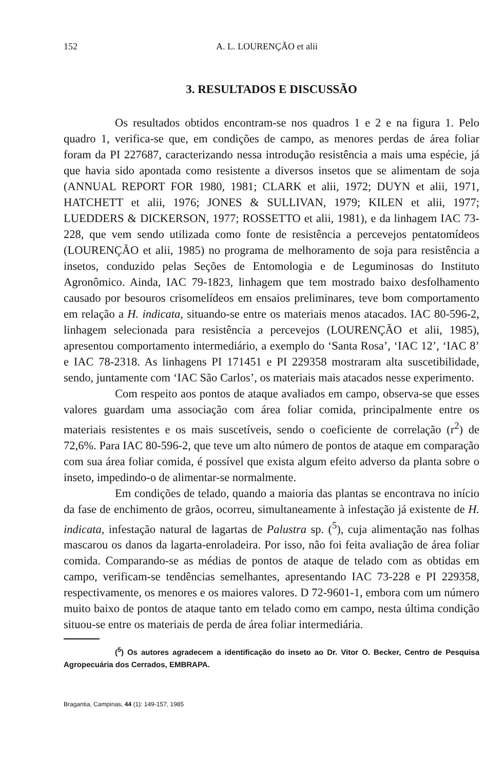152 A. L. LOURENÇÃO et alii
3. RESULTADOS E DISCUSSÃO
Os resultados obtidos encontram-se nos quadros 1 e 2 e na figura 1. Pelo quadro 1, verifica-se que, em condições de campo, as menores perdas de área foliar foram da PI 227687, caracterizando nessa introdução resistência a mais uma espécie, já que havia sido apontada como resistente a diversos insetos que se alimentam de soja (ANNUAL REPORT FOR 1980, 1981; CLARK et alii, 1972; DUYN et alii, 1971, HATCHETT et alii, 1976; JONES & SULLIVAN, 1979; KILEN et alii, 1977; LUEDDERS & DICKERSON, 1977; ROSSETTO et alii, 1981), e da linhagem IAC 73-228, que vem sendo utilizada como fonte de resistência a percevejos pentatomídeos (LOURENÇÃO et alii, 1985) no programa de melhoramento de soja para resistência a insetos, conduzido pelas Seções de Entomologia e de Leguminosas do Instituto Agronômico. Ainda, IAC 79-1823, linhagem que tem mostrado baixo desfolhamento causado por besouros crisomelídeos em ensaios preliminares, teve bom comportamento em relação a H. indicata, situando-se entre os materiais menos atacados. IAC 80-596-2, linhagem selecionada para resistência a percevejos (LOURENÇÃO et alii, 1985), apresentou comportamento intermediário, a exemplo do ‘Santa Rosa’, ‘IAC 12’, ‘IAC 8’ e IAC 78-2318. As linhagens PI 171451 e PI 229358 mostraram alta suscetibilidade, sendo, juntamente com ‘IAC São Carlos’, os materiais mais atacados nesse experimento.
Com respeito aos pontos de ataque avaliados em campo, observa-se que esses valores guardam uma associação com área foliar comida, principalmente entre os materiais resistentes e os mais suscetíveis, sendo o coeficiente de correlação (r<sup>2</sup>) de 72,6%. Para IAC 80-596-2, que teve um alto número de pontos de ataque em comparação com sua área foliar comida, é possível que exista algum efeito adverso da planta sobre o inseto, impedindo-o de alimentar-se normalmente.
Em condições de telado, quando a maioria das plantas se encontrava no início da fase de enchimento de grãos, ocorreu, simultaneamente à infestação já existente de H. indicata, infestação natural de lagartas de Palustra sp. (<sup>5</sup>), cuja alimentação nas folhas mascarou os danos da lagarta-enroladeira. Por isso, não foi feita avaliação de área foliar comida. Comparando-se as médias de pontos de ataque de telado com as obtidas em campo, verificam-se tendências semelhantes, apresentando IAC 73-228 e PI 229358, respectivamente, os menores e os maiores valores. D 72-9601-1, embora com um número muito baixo de pontos de ataque tanto em telado como em campo, nesta última condição situou-se entre os materiais de perda de área foliar intermediária.
(<sup>5</sup>) Os autores agradecem a identificação do inseto ao Dr. Vitor O. Becker, Centro de Pesquisa Agropecuária dos Cerrados, EMBRAPA.
Bragantia, Campinas, 44 (1): 149-157, 1985